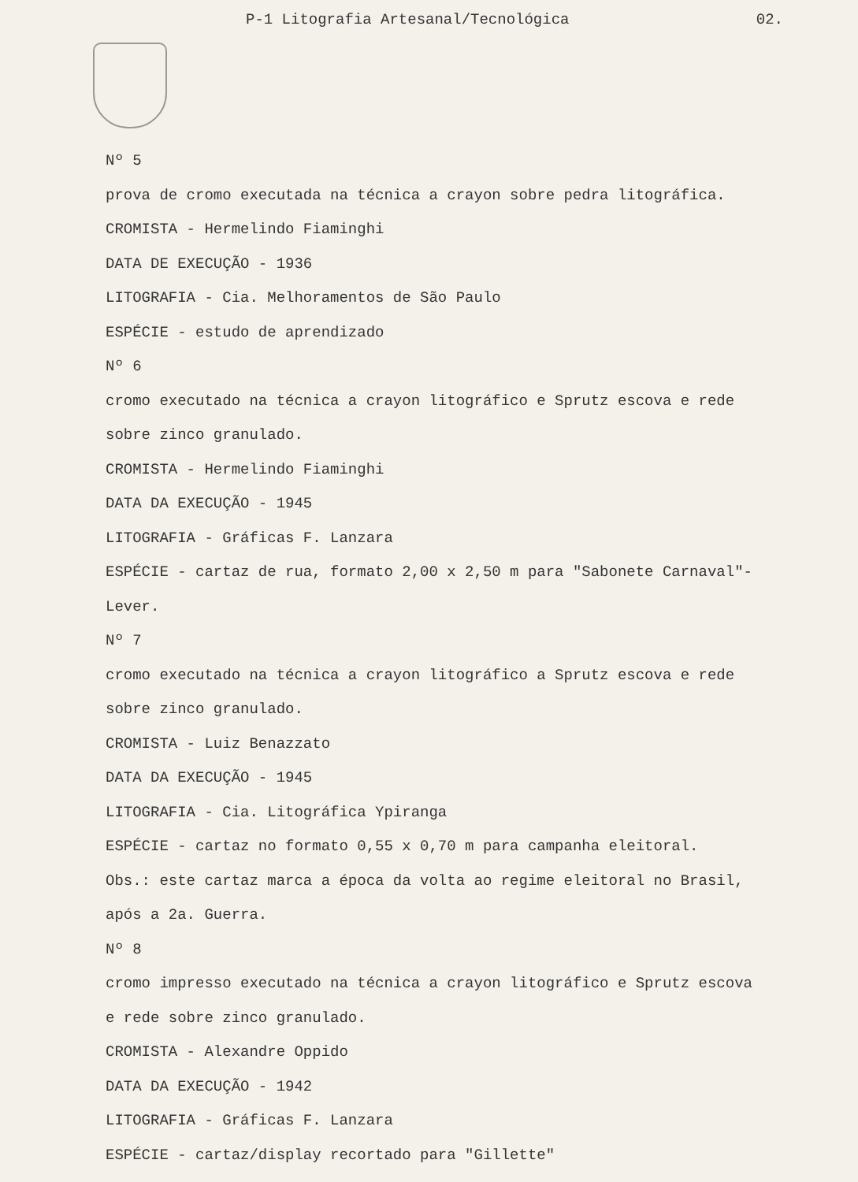P-1 Litografia Artesanal/Tecnológica 02.
Nº 5
prova de cromo executada na técnica a crayon sobre pedra litográfica.
CROMISTA - Hermelindo Fiaminghi
DATA DE EXECUÇÃO - 1936
LITOGRAFIA - Cia. Melhoramentos de São Paulo
ESPÉCIE - estudo de aprendizado
Nº 6
cromo executado na técnica a crayon litográfico e Sprutz escova e rede
sobre zinco granulado.
CROMISTA - Hermelindo Fiaminghi
DATA DA EXECUÇÃO - 1945
LITOGRAFIA - Gráficas F. Lanzara
ESPÉCIE - cartaz de rua, formato 2,00 x 2,50 m para "Sabonete Carnaval"-
Lever.
Nº 7
cromo executado na técnica a crayon litográfico a Sprutz escova e rede
sobre zinco granulado.
CROMISTA - Luiz Benazzato
DATA DA EXECUÇÃO - 1945
LITOGRAFIA - Cia. Litográfica Ypiranga
ESPÉCIE - cartaz no formato 0,55 x 0,70 m para campanha eleitoral.
Obs.: este cartaz marca a época da volta ao regime eleitoral no Brasil,
após a 2a. Guerra.
Nº 8
cromo impresso executado na técnica a crayon litográfico e Sprutz escova
e rede sobre zinco granulado.
CROMISTA - Alexandre Oppido
DATA DA EXECUÇÃO - 1942
LITOGRAFIA - Gráficas F. Lanzara
ESPÉCIE - cartaz/display recortado para "Gillette"